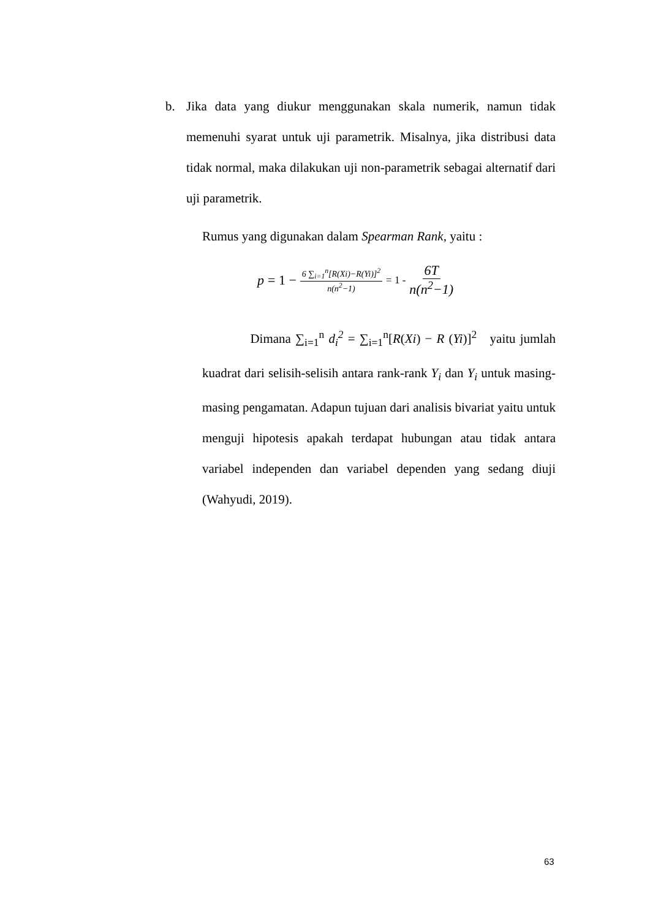b.
Jika data yang diukur menggunakan skala numerik, namun tidak memenuhi syarat untuk uji parametrik. Misalnya, jika distribusi data tidak normal, maka dilakukan uji non-parametrik sebagai alternatif dari uji parametrik.
Rumus yang digunakan dalam Spearman Rank, yaitu :
p = 1 − 6 ∑<sub>i=1</sub><sup>n</sup>[R(Xi)−R(Yi)]<sup>2</sup> n(n<sup>2</sup>−1) = 1 - 6T n(n<sup>2</sup>−1)
Dimana ∑<sub>i=1</sub><sup>n</sup> d<sub>i</sub><sup>2</sup> = ∑<sub>i=1</sub><sup>n</sup>[R(Xi) − R (Yi)]<sup>2</sup> yaitu jumlah kuadrat dari selisih-selisih antara rank-rank Y<sub>i</sub> dan Y<sub>i</sub> untuk masing-masing pengamatan. Adapun tujuan dari analisis bivariat yaitu untuk menguji hipotesis apakah terdapat hubungan atau tidak antara variabel independen dan variabel dependen yang sedang diuji (Wahyudi, 2019).
63